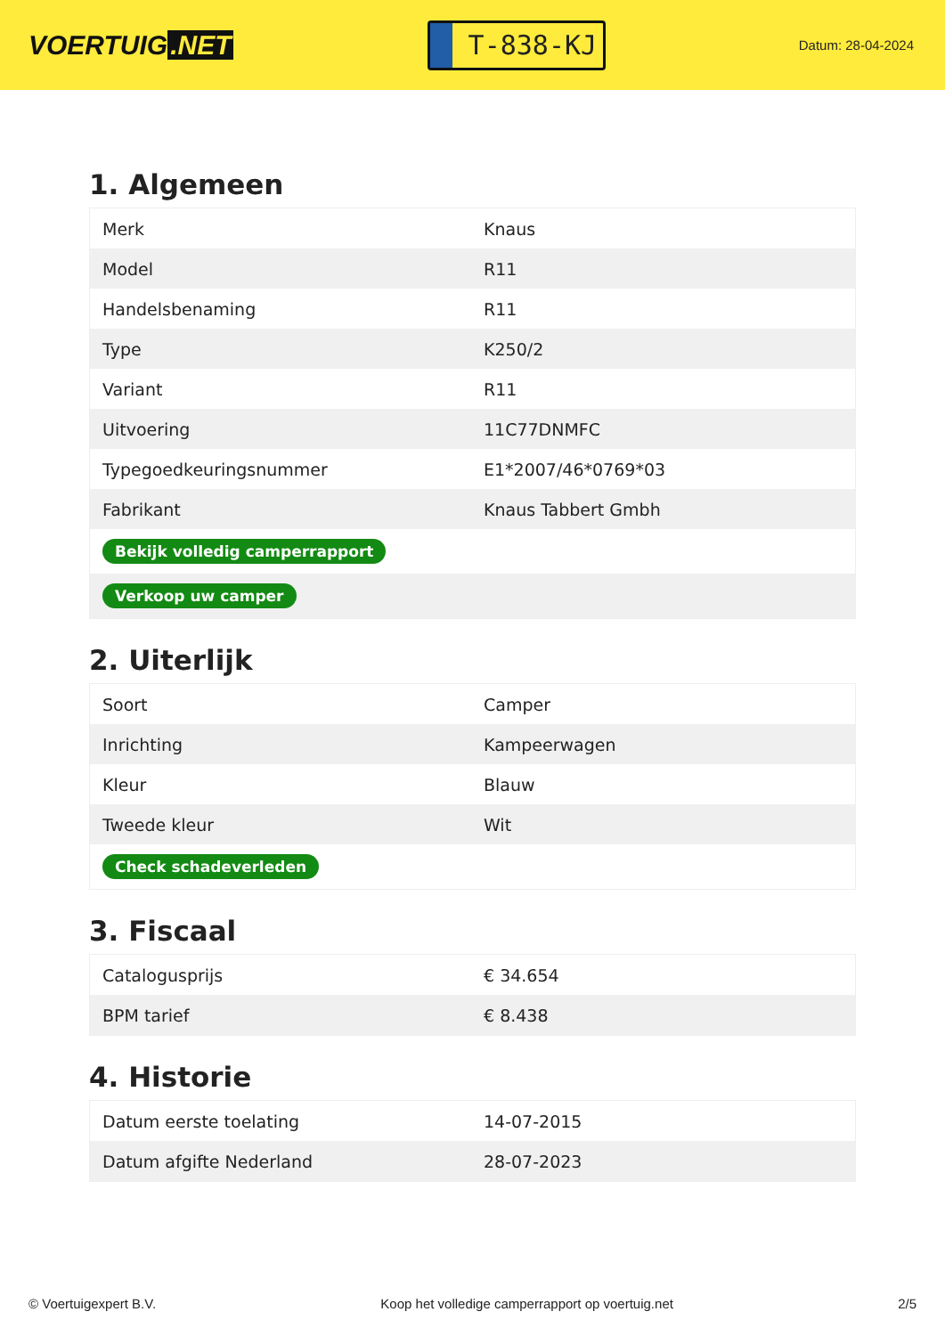VOERTUIG.NET
T-838-KJ
Datum: 28-04-2024
1. Algemeen
| Merk | Knaus |
| Model | R11 |
| Handelsbenaming | R11 |
| Type | K250/2 |
| Variant | R11 |
| Uitvoering | 11C77DNMFC |
| Typegoedkeuringsnummer | E1*2007/46*0769*03 |
| Fabrikant | Knaus Tabbert Gmbh |
| Bekijk volledig camperrapport | |
| Verkoop uw camper | |
2. Uiterlijk
| Soort | Camper |
| Inrichting | Kampeerwagen |
| Kleur | Blauw |
| Tweede kleur | Wit |
| Check schadeverleden | |
3. Fiscaal
| Catalogusprijs | € 34.654 |
| BPM tarief | € 8.438 |
4. Historie
| Datum eerste toelating | 14-07-2015 |
| Datum afgifte Nederland | 28-07-2023 |
© Voertuigexpert B.V. Koop het volledige camperrapport op voertuig.net 2/5